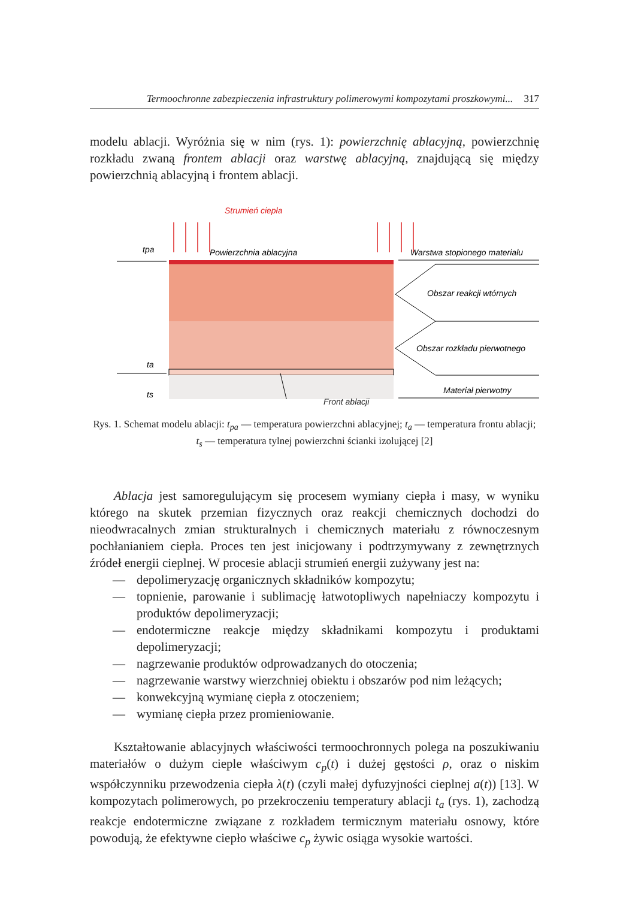Termoochronne zabezpieczenia infrastruktury polimerowymi kompozytami proszkowymi... 317
modelu ablacji. Wyróżnia się w nim (rys. 1): powierzchnię ablacyjną, powierzchnię rozkładu zwaną frontem ablacji oraz warstwę ablacyjną, znajdującą się między powierzchnią ablacyjną i frontem ablacji.
Strumień ciepła
Powierzchnia ablacyjna
tpa
ta
ts
Warstwa stopionego materiału
Obszar reakcji wtórnych
Obszar rozkładu pierwotnego
Materiał pierwotny
Front ablacji
Rys. 1. Schemat modelu ablacji: t<sub>pa</sub> — temperatura powierzchni ablacyjnej; t<sub>a</sub> — temperatura frontu ablacji; t<sub>s</sub> — temperatura tylnej powierzchni ścianki izolującej [2]
Ablacja jest samoregulującym się procesem wymiany ciepła i masy, w wyniku którego na skutek przemian fizycznych oraz reakcji chemicznych dochodzi do nieodwracalnych zmian strukturalnych i chemicznych materiału z równoczesnym pochłanianiem ciepła. Proces ten jest inicjowany i podtrzymywany z zewnętrznych źródeł energii cieplnej. W procesie ablacji strumień energii zużywany jest na:
— depolimeryzację organicznych składników kompozytu;
— topnienie, parowanie i sublimację łatwotopliwych napełniaczy kompozytu i produktów depolimeryzacji;
— endotermiczne reakcje między składnikami kompozytu i produktami depolimeryzacji;
— nagrzewanie produktów odprowadzanych do otoczenia;
— nagrzewanie warstwy wierzchniej obiektu i obszarów pod nim leżących;
— konwekcyjną wymianę ciepła z otoczeniem;
— wymianę ciepła przez promieniowanie.
Kształtowanie ablacyjnych właściwości termoochronnych polega na poszukiwaniu materiałów o dużym cieple właściwym c<sub>p</sub>(t) i dużej gęstości ρ, oraz o niskim współczynniku przewodzenia ciepła λ(t) (czyli małej dyfuzyjności cieplnej a(t)) [13]. W kompozytach polimerowych, po przekroczeniu temperatury ablacji t<sub>a</sub> (rys. 1), zachodzą reakcje endotermiczne związane z rozkładem termicznym materiału osnowy, które powodują, że efektywne ciepło właściwe c<sub>p</sub> żywic osiąga wysokie wartości.